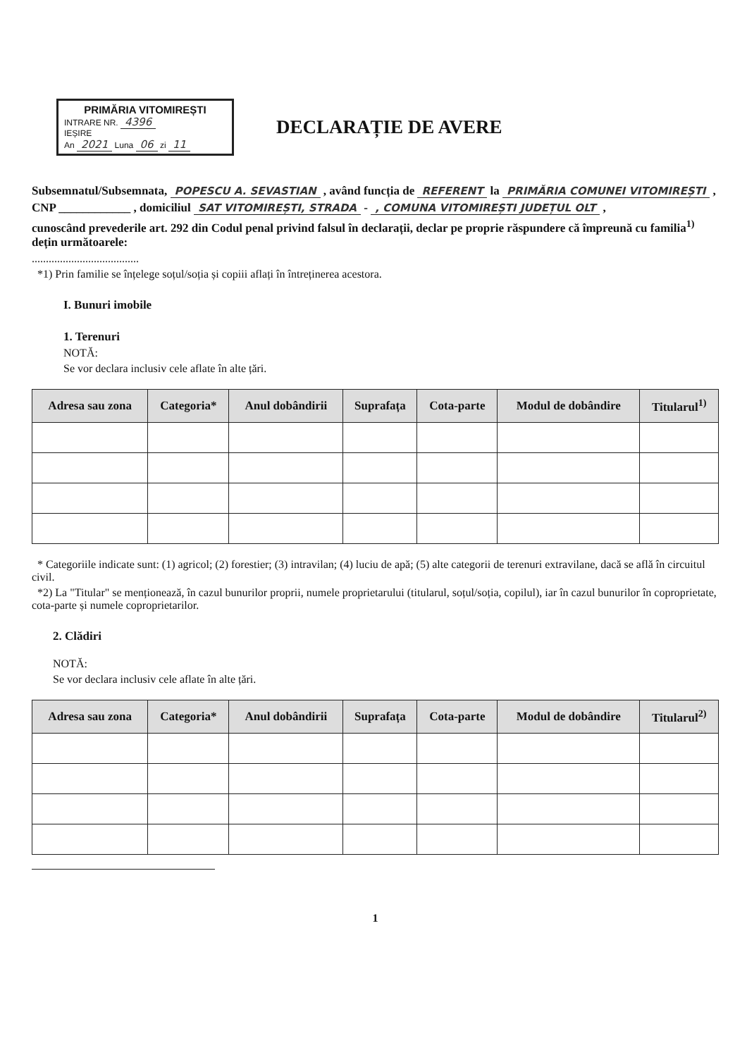PRIMĂRIA VITOMIREȘTI
INTRARE NR. 4396
IEȘIRE
An 2021 Luna 06 zi 11
DECLARAȚIE DE AVERE
Subsemnatul/Subsemnata, POPESCU A. SEVASTIAN , având funcția de REFERENT la PRIMĂRIA COMUNEI VITOMIREȘTI ,
CNP ____________ , domiciliul SAT VITOMIREȘTI, STRADA - , COMUNA VITOMIREȘTI JUDEȚUL OLT ,
cunoscând prevederile art. 292 din Codul penal privind falsul în declarații, declar pe proprie răspundere că împreună cu familia<sup>1)</sup> dețin următoarele:
......................................
*1) Prin familie se înțelege soțul/soția și copiii aflați în întreținerea acestora.
I. Bunuri imobile
1. Terenuri
NOTĂ:
Se vor declara inclusiv cele aflate în alte țări.
| Adresa sau zona | Categoria* | Anul dobândirii | Suprafața | Cota-parte | Modul de dobândire | Titularul<sup>1)</sup> |
| --- | --- | --- | --- | --- | --- | --- |
* Categoriile indicate sunt: (1) agricol; (2) forestier; (3) intravilan; (4) luciu de apă; (5) alte categorii de terenuri extravilane, dacă se află în circuitul civil.
*2) La "Titular" se menționează, în cazul bunurilor proprii, numele proprietarului (titularul, soțul/soția, copilul), iar în cazul bunurilor în coproprietate, cota-parte și numele coproprietarilor.
2. Clădiri
NOTĂ:
Se vor declara inclusiv cele aflate în alte țări.
| Adresa sau zona | Categoria* | Anul dobândirii | Suprafața | Cota-parte | Modul de dobândire | Titularul<sup>2)</sup> |
| --- | --- | --- | --- | --- | --- | --- |
1